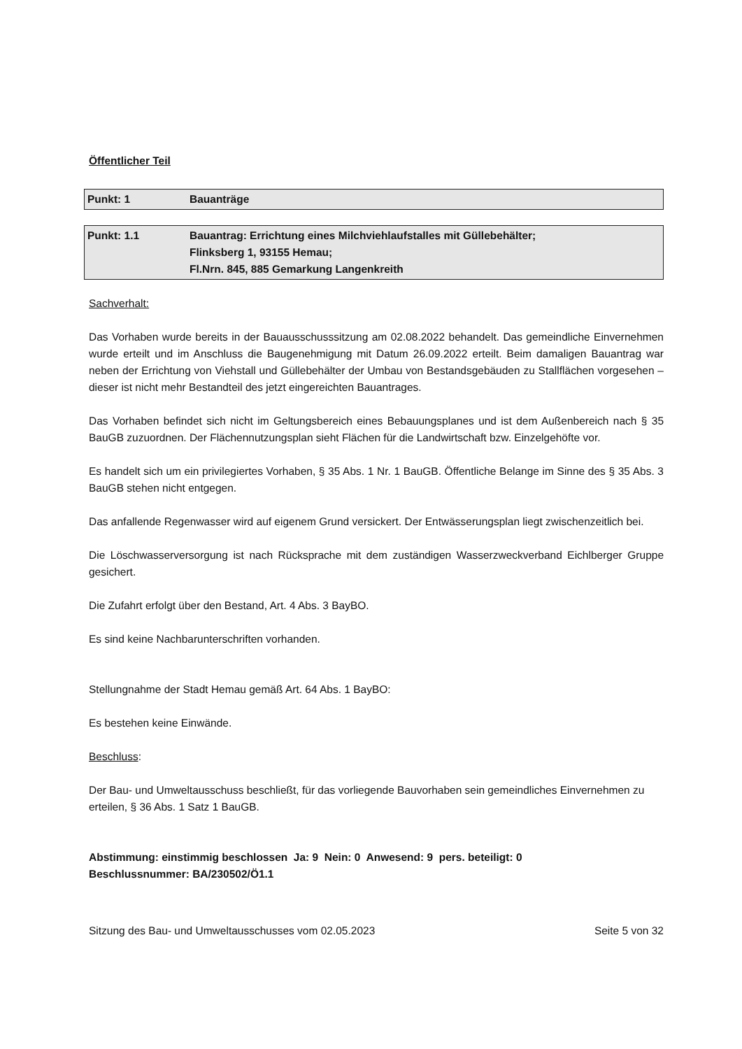Öffentlicher Teil
Punkt: 1 Bauanträge
Punkt: 1.1 Bauantrag: Errichtung eines Milchviehlaufstalles mit Güllebehälter;
Flinksberg 1, 93155 Hemau;
Fl.Nrn. 845, 885 Gemarkung Langenkreith
Sachverhalt:
Das Vorhaben wurde bereits in der Bauausschusssitzung am 02.08.2022 behandelt. Das gemeindliche Einvernehmen wurde erteilt und im Anschluss die Baugenehmigung mit Datum 26.09.2022 erteilt. Beim damaligen Bauantrag war neben der Errichtung von Viehstall und Güllebehälter der Umbau von Bestandsgebäuden zu Stallflächen vorgesehen – dieser ist nicht mehr Bestandteil des jetzt eingereichten Bauantrages.
Das Vorhaben befindet sich nicht im Geltungsbereich eines Bebauungsplanes und ist dem Außenbereich nach § 35 BauGB zuzuordnen. Der Flächennutzungsplan sieht Flächen für die Landwirtschaft bzw. Einzelgehöfte vor.
Es handelt sich um ein privilegiertes Vorhaben, § 35 Abs. 1 Nr. 1 BauGB. Öffentliche Belange im Sinne des § 35 Abs. 3 BauGB stehen nicht entgegen.
Das anfallende Regenwasser wird auf eigenem Grund versickert. Der Entwässerungsplan liegt zwischenzeitlich bei.
Die Löschwasserversorgung ist nach Rücksprache mit dem zuständigen Wasserzweckverband Eichlberger Gruppe gesichert.
Die Zufahrt erfolgt über den Bestand, Art. 4 Abs. 3 BayBO.
Es sind keine Nachbarunterschriften vorhanden.
Stellungnahme der Stadt Hemau gemäß Art. 64 Abs. 1 BayBO:
Es bestehen keine Einwände.
Beschluss:
Der Bau- und Umweltausschuss beschließt, für das vorliegende Bauvorhaben sein gemeindliches Einvernehmen zu erteilen, § 36 Abs. 1 Satz 1 BauGB.
Abstimmung: einstimmig beschlossen Ja: 9 Nein: 0 Anwesend: 9 pers. beteiligt: 0
Beschlussnummer: BA/230502/Ö1.1
Sitzung des Bau- und Umweltausschusses vom 02.05.2023 Seite 5 von 32